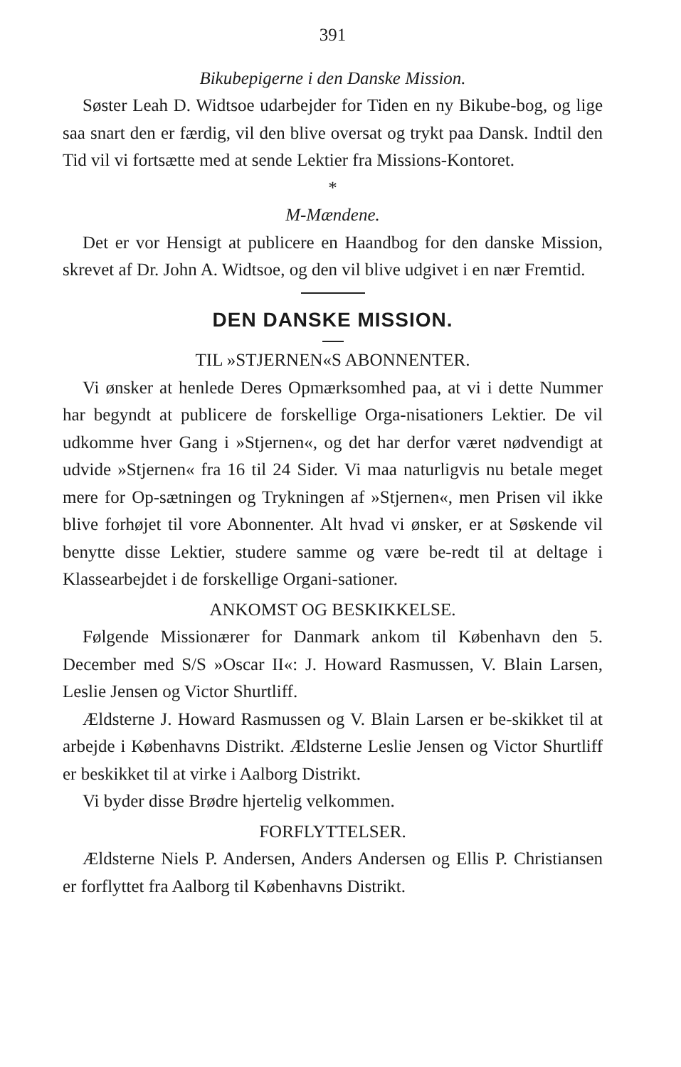391
Bikubepigerne i den Danske Mission.
Søster Leah D. Widtsoe udarbejder for Tiden en ny Bikube-bog, og lige saa snart den er færdig, vil den blive oversat og trykt paa Dansk. Indtil den Tid vil vi fortsætte med at sende Lektier fra Missions-Kontoret.
*
M-Mændene.
Det er vor Hensigt at publicere en Haandbog for den danske Mission, skrevet af Dr. John A. Widtsoe, og den vil blive udgivet i en nær Fremtid.
DEN DANSKE MISSION.
TIL »STJERNEN«S ABONNENTER.
Vi ønsker at henlede Deres Opmærksomhed paa, at vi i dette Nummer har begyndt at publicere de forskellige Orga-nisationers Lektier. De vil udkomme hver Gang i »Stjernen«, og det har derfor været nødvendigt at udvide »Stjernen« fra 16 til 24 Sider. Vi maa naturligvis nu betale meget mere for Op-sætningen og Trykningen af »Stjernen«, men Prisen vil ikke blive forhøjet til vore Abonnenter. Alt hvad vi ønsker, er at Søskende vil benytte disse Lektier, studere samme og være be-redt til at deltage i Klassearbejdet i de forskellige Organi-sationer.
ANKOMST OG BESKIKKELSE.
Følgende Missionærer for Danmark ankom til København den 5. December med S/S »Oscar II«: J. Howard Rasmussen, V. Blain Larsen, Leslie Jensen og Victor Shurtliff.
Ældsterne J. Howard Rasmussen og V. Blain Larsen er be-skikket til at arbejde i Københavns Distrikt. Ældsterne Leslie Jensen og Victor Shurtliff er beskikket til at virke i Aalborg Distrikt.
Vi byder disse Brødre hjertelig velkommen.
FORFLYTTELSER.
Ældsterne Niels P. Andersen, Anders Andersen og Ellis P. Christiansen er forflyttet fra Aalborg til Københavns Distrikt.